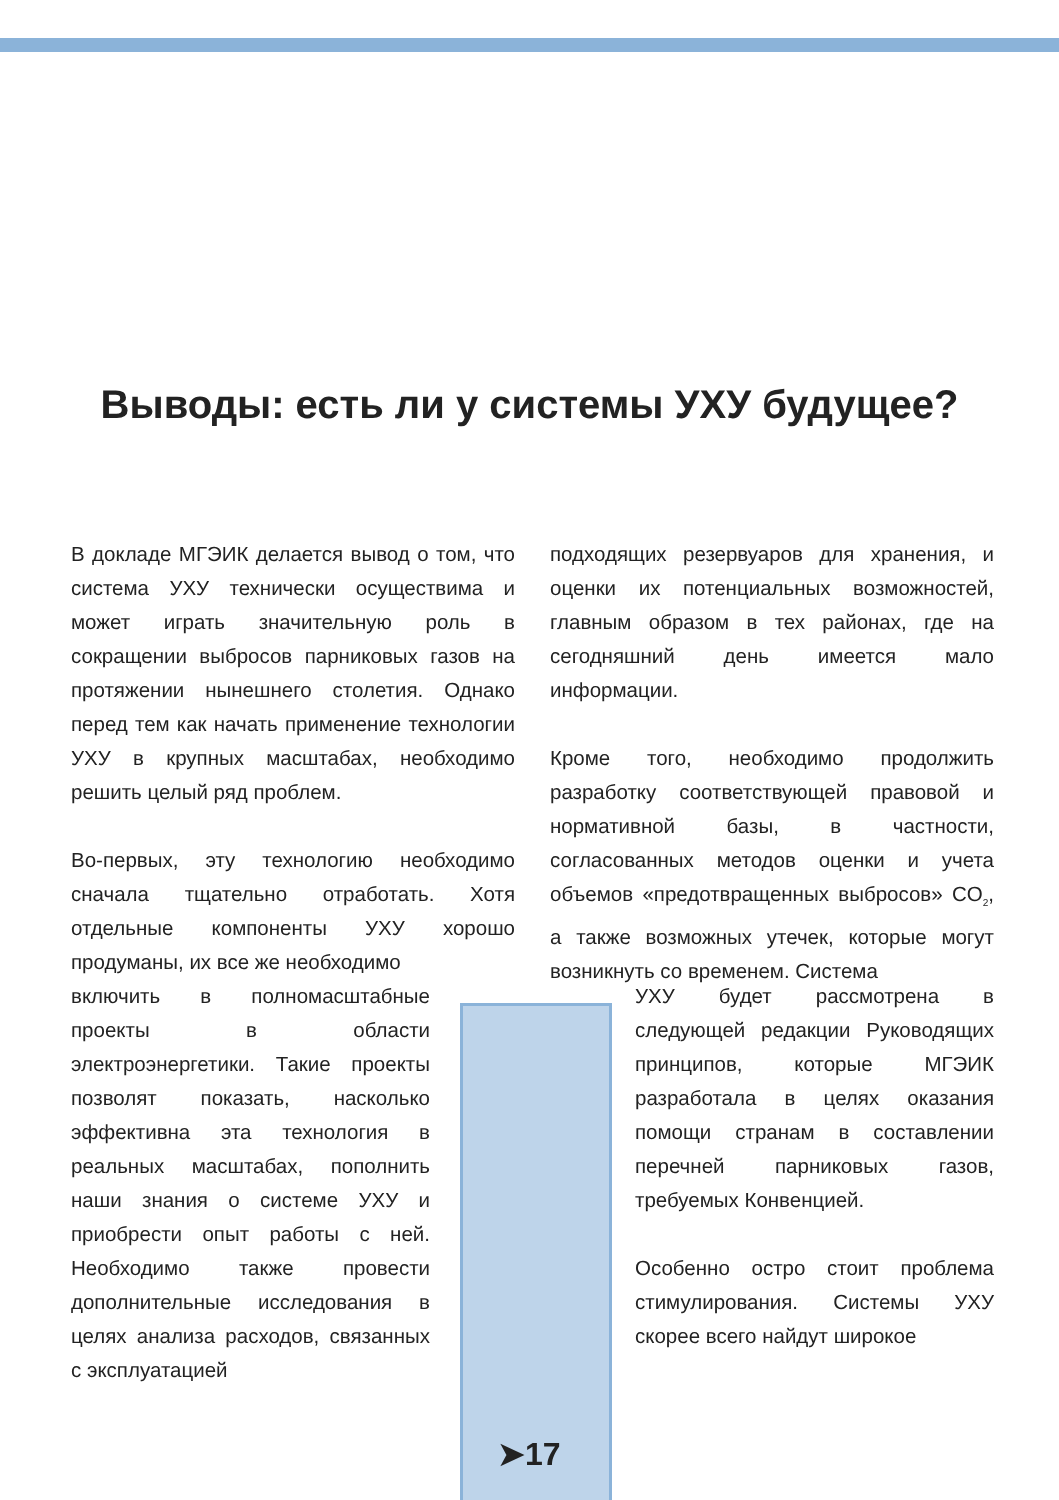Выводы: есть ли у системы УХУ будущее?
В докладе МГЭИК делается вывод о том, что система УХУ технически осуществима и может играть значительную роль в сокращении выбросов парниковых газов на протяжении нынешнего столетия. Однако перед тем как начать применение технологии УХУ в крупных масштабах, необходимо решить целый ряд проблем.
Во-первых, эту технологию необходимо сначала тщательно отработать. Хотя отдельные компоненты УХУ хорошо продуманы, их все же необходимо
включить в полномасштабные проекты в области электроэнергетики. Такие проекты позволят показать, насколько эффективна эта технология в реальных масштабах, пополнить наши знания о системе УХУ и приобрести опыт работы с ней. Необходимо также провести дополнительные исследования в целях анализа расходов, связанных с эксплуатацией
подходящих резервуаров для хранения, и оценки их потенциальных возможностей, главным образом в тех районах, где на сегодняшний день имеется мало информации.
Кроме того, необходимо продолжить разработку соответствующей правовой и нормативной базы, в частности, согласованных методов оценки и учета объемов «предотвращенных выбросов» CO<sub>2</sub>, а также возможных утечек, которые могут возникнуть со временем. Система
УХУ будет рассмотрена в следующей редакции Руководящих принципов, которые МГЭИК разработала в целях оказания помощи странам в составлении перечней парниковых газов, требуемых Конвенцией.
Особенно остро стоит проблема стимулирования. Системы УХУ скорее всего найдут широкое
➤17